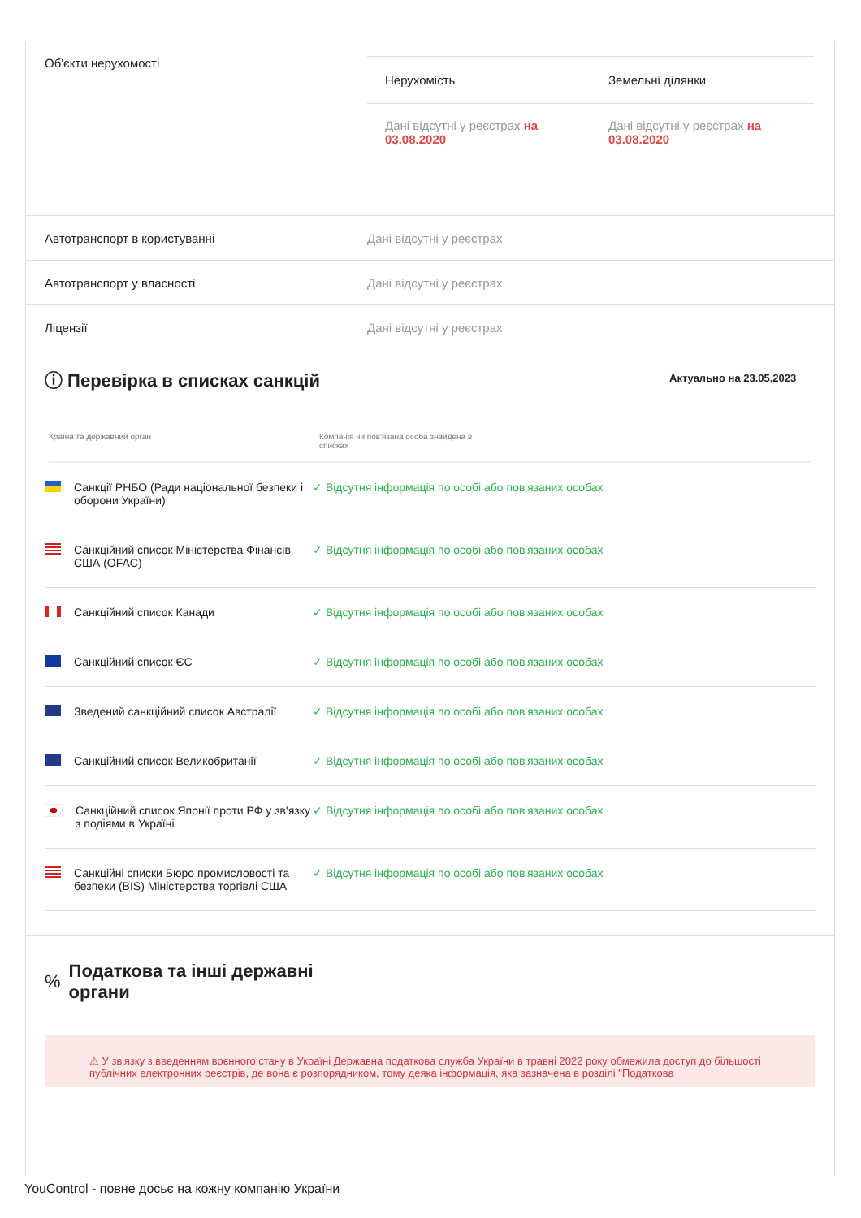Об'єкти нерухомості
| Нерухомість | Земельні ділянки |
| --- | --- |
| Дані відсутні у реєстрах на 03.08.2020 | Дані відсутні у реєстрах на 03.08.2020 |
Автотранспорт в користуванні Дані відсутні у реєстрах
Автотранспорт у власності Дані відсутні у реєстрах
Ліцензії Дані відсутні у реєстрах
ⓘ Перевірка в списках санкцій
Актуально на 23.05.2023
Країна та державний орган Компанія чи пов'язана особа знайдена в списках
Санкції РНБО (Ради національної безпеки і оборони України)
✓ Відсутня інформація по особі або пов'язаних особах
Санкційний список Міністерства Фінансів США (OFAC)
✓ Відсутня інформація по особі або пов'язаних особах
Санкційний список Канади ✓ Відсутня інформація по особі або пов'язаних особах
Санкційний список ЄС ✓ Відсутня інформація по особі або пов'язаних особах
Зведений санкційний список Австралії ✓ Відсутня інформація по особі або пов'язаних особах
Санкційний список Великобританії ✓ Відсутня інформація по особі або пов'язаних особах
Санкційний список Японії проти РФ у зв'язку з подіями в Україні
✓ Відсутня інформація по особі або пов'язаних особах
Санкційні списки Бюро промисловості та безпеки (BIS) Міністерства торгівлі США
✓ Відсутня інформація по особі або пов'язаних особах
%
Податкова та інші державні
органи
⚠ У зв'язку з введенням воєнного стану в Україні Державна податкова служба України в травні 2022 року обмежила доступ до більшості публічних електронних реєстрів, де вона є розпорядником, тому деяка інформація, яка зазначена в розділі "Податкова
YouControl - повне досьє на кожну компанію України